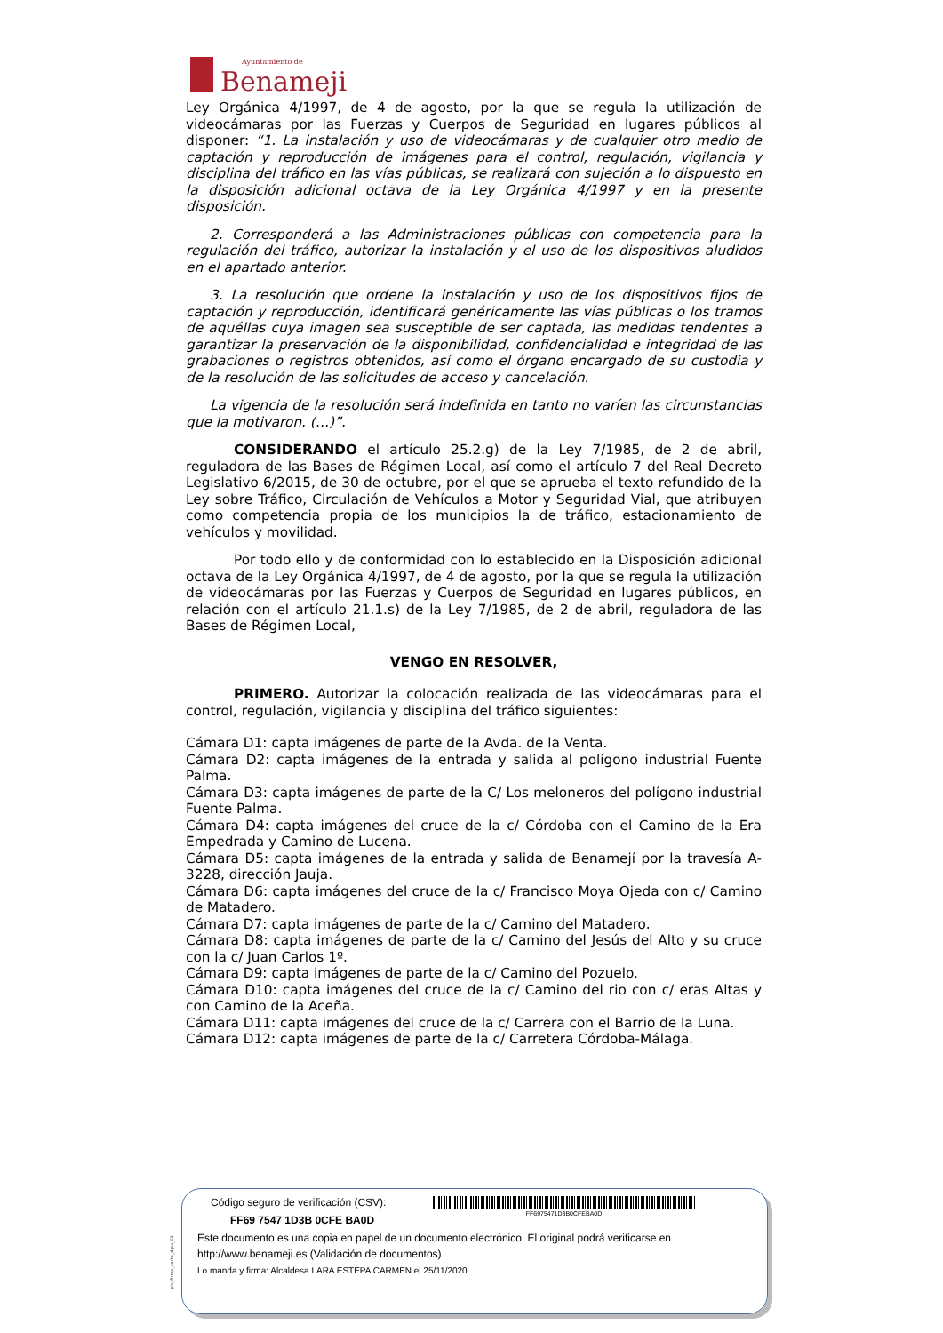Ayuntamiento de
Benameji
Ley Orgánica 4/1997, de 4 de agosto, por la que se regula la utilización de videocámaras por las Fuerzas y Cuerpos de Seguridad en lugares públicos al disponer: “1. La instalación y uso de videocámaras y de cualquier otro medio de captación y reproducción de imágenes para el control, regulación, vigilancia y disciplina del tráfico en las vías públicas, se realizará con sujeción a lo dispuesto en la disposición adicional octava de la Ley Orgánica 4/1997 y en la presente disposición.
2. Corresponderá a las Administraciones públicas con competencia para la regulación del tráfico, autorizar la instalación y el uso de los dispositivos aludidos en el apartado anterior.
3. La resolución que ordene la instalación y uso de los dispositivos fijos de captación y reproducción, identificará genéricamente las vías públicas o los tramos de aquéllas cuya imagen sea susceptible de ser captada, las medidas tendentes a garantizar la preservación de la disponibilidad, confidencialidad e integridad de las grabaciones o registros obtenidos, así como el órgano encargado de su custodia y de la resolución de las solicitudes de acceso y cancelación.
La vigencia de la resolución será indefinida en tanto no varíen las circunstancias que la motivaron. (…)”.
CONSIDERANDO el artículo 25.2.g) de la Ley 7/1985, de 2 de abril, reguladora de las Bases de Régimen Local, así como el artículo 7 del Real Decreto Legislativo 6/2015, de 30 de octubre, por el que se aprueba el texto refundido de la Ley sobre Tráfico, Circulación de Vehículos a Motor y Seguridad Vial, que atribuyen como competencia propia de los municipios la de tráfico, estacionamiento de vehículos y movilidad.
Por todo ello y de conformidad con lo establecido en la Disposición adicional octava de la Ley Orgánica 4/1997, de 4 de agosto, por la que se regula la utilización de videocámaras por las Fuerzas y Cuerpos de Seguridad en lugares públicos, en relación con el artículo 21.1.s) de la Ley 7/1985, de 2 de abril, reguladora de las Bases de Régimen Local,
VENGO EN RESOLVER,
PRIMERO. Autorizar la colocación realizada de las videocámaras para el control, regulación, vigilancia y disciplina del tráfico siguientes:
Cámara D1: capta imágenes de parte de la Avda. de la Venta.
Cámara D2: capta imágenes de la entrada y salida al polígono industrial Fuente Palma.
Cámara D3: capta imágenes de parte de la C/ Los meloneros del polígono industrial Fuente Palma.
Cámara D4: capta imágenes del cruce de la c/ Córdoba con el Camino de la Era Empedrada y Camino de Lucena.
Cámara D5: capta imágenes de la entrada y salida de Benamejí por la travesía A-3228, dirección Jauja.
Cámara D6: capta imágenes del cruce de la c/ Francisco Moya Ojeda con c/ Camino de Matadero.
Cámara D7: capta imágenes de parte de la c/ Camino del Matadero.
Cámara D8: capta imágenes de parte de la c/ Camino del Jesús del Alto y su cruce con la c/ Juan Carlos 1º.
Cámara D9: capta imágenes de parte de la c/ Camino del Pozuelo.
Cámara D10: capta imágenes del cruce de la c/ Camino del rio con c/ eras Altas y con Camino de la Aceña.
Cámara D11: capta imágenes del cruce de la c/ Carrera con el Barrio de la Luna.
Cámara D12: capta imágenes de parte de la c/ Carretera Córdoba-Málaga.
pie_firma_corto_dipu_01
Código seguro de verificación (CSV):
FF69 7547 1D3B 0CFE BA0D
FF6975471D3B0CFEBA0D
Este documento es una copia en papel de un documento electrónico. El original podrá verificarse en
http://www.benameji.es (Validación de documentos)
Lo manda y firma: Alcaldesa LARA ESTEPA CARMEN el 25/11/2020